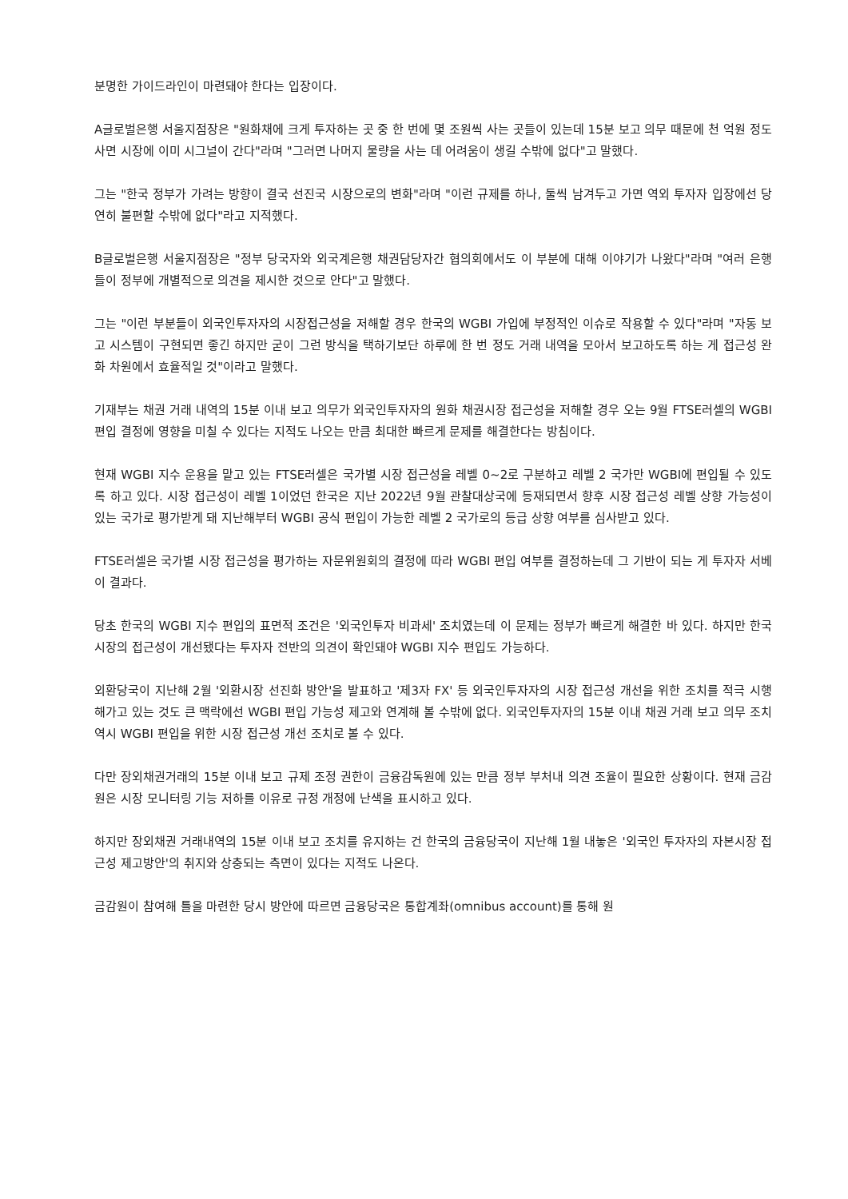분명한 가이드라인이 마련돼야 한다는 입장이다.
A글로벌은행 서울지점장은 "원화채에 크게 투자하는 곳 중 한 번에 몇 조원씩 사는 곳들이 있는데 15분 보고 의무 때문에 천 억원 정도 사면 시장에 이미 시그널이 간다"라며 "그러면 나머지 물량을 사는 데 어려움이 생길 수밖에 없다"고 말했다.
그는 "한국 정부가 가려는 방향이 결국 선진국 시장으로의 변화"라며 "이런 규제를 하나, 둘씩 남겨두고 가면 역외 투자자 입장에선 당연히 불편할 수밖에 없다"라고 지적했다.
B글로벌은행 서울지점장은 "정부 당국자와 외국계은행 채권담당자간 협의회에서도 이 부분에 대해 이야기가 나왔다"라며 "여러 은행들이 정부에 개별적으로 의견을 제시한 것으로 안다"고 말했다.
그는 "이런 부분들이 외국인투자자의 시장접근성을 저해할 경우 한국의 WGBI 가입에 부정적인 이슈로 작용할 수 있다"라며 "자동 보고 시스템이 구현되면 좋긴 하지만 굳이 그런 방식을 택하기보단 하루에 한 번 정도 거래 내역을 모아서 보고하도록 하는 게 접근성 완화 차원에서 효율적일 것"이라고 말했다.
기재부는 채권 거래 내역의 15분 이내 보고 의무가 외국인투자자의 원화 채권시장 접근성을 저해할 경우 오는 9월 FTSE러셀의 WGBI 편입 결정에 영향을 미칠 수 있다는 지적도 나오는 만큼 최대한 빠르게 문제를 해결한다는 방침이다.
현재 WGBI 지수 운용을 맡고 있는 FTSE러셀은 국가별 시장 접근성을 레벨 0~2로 구분하고 레벨 2 국가만 WGBI에 편입될 수 있도록 하고 있다. 시장 접근성이 레벨 1이었던 한국은 지난 2022년 9월 관찰대상국에 등재되면서 향후 시장 접근성 레벨 상향 가능성이 있는 국가로 평가받게 돼 지난해부터 WGBI 공식 편입이 가능한 레벨 2 국가로의 등급 상향 여부를 심사받고 있다.
FTSE러셀은 국가별 시장 접근성을 평가하는 자문위원회의 결정에 따라 WGBI 편입 여부를 결정하는데 그 기반이 되는 게 투자자 서베이 결과다.
당초 한국의 WGBI 지수 편입의 표면적 조건은 '외국인투자 비과세' 조치였는데 이 문제는 정부가 빠르게 해결한 바 있다. 하지만 한국 시장의 접근성이 개선됐다는 투자자 전반의 의견이 확인돼야 WGBI 지수 편입도 가능하다.
외환당국이 지난해 2월 '외환시장 선진화 방안'을 발표하고 '제3자 FX' 등 외국인투자자의 시장 접근성 개선을 위한 조치를 적극 시행해가고 있는 것도 큰 맥락에선 WGBI 편입 가능성 제고와 연계해 볼 수밖에 없다. 외국인투자자의 15분 이내 채권 거래 보고 의무 조치 역시 WGBI 편입을 위한 시장 접근성 개선 조치로 볼 수 있다.
다만 장외채권거래의 15분 이내 보고 규제 조정 권한이 금융감독원에 있는 만큼 정부 부처내 의견 조율이 필요한 상황이다. 현재 금감원은 시장 모니터링 기능 저하를 이유로 규정 개정에 난색을 표시하고 있다.
하지만 장외채권 거래내역의 15분 이내 보고 조치를 유지하는 건 한국의 금융당국이 지난해 1월 내놓은 '외국인 투자자의 자본시장 접근성 제고방안'의 취지와 상충되는 측면이 있다는 지적도 나온다.
금감원이 참여해 틀을 마련한 당시 방안에 따르면 금융당국은 통합계좌(omnibus account)를 통해 원